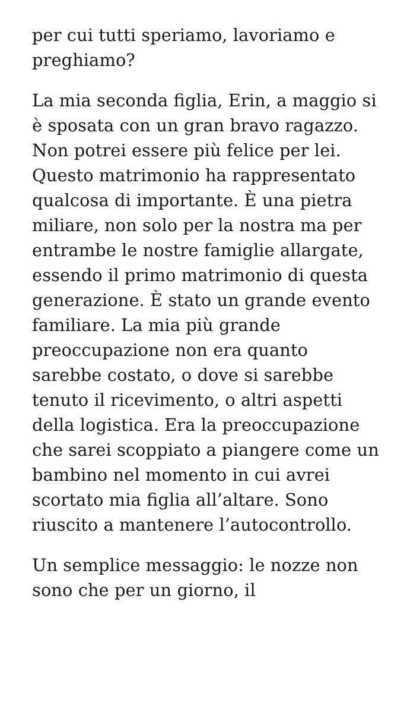per cui tutti speriamo, lavoriamo e preghiamo?
La mia seconda figlia, Erin, a maggio si è sposata con un gran bravo ragazzo. Non potrei essere più felice per lei. Questo matrimonio ha rappresentato qualcosa di importante. È una pietra miliare, non solo per la nostra ma per entrambe le nostre famiglie allargate, essendo il primo matrimonio di questa generazione. È stato un grande evento familiare. La mia più grande preoccupazione non era quanto sarebbe costato, o dove si sarebbe tenuto il ricevimento, o altri aspetti della logistica. Era la preoccupazione che sarei scoppiato a piangere come un bambino nel momento in cui avrei scortato mia figlia all’altare. Sono riuscito a mantenere l’autocontrollo.
Un semplice messaggio: le nozze non sono che per un giorno, il